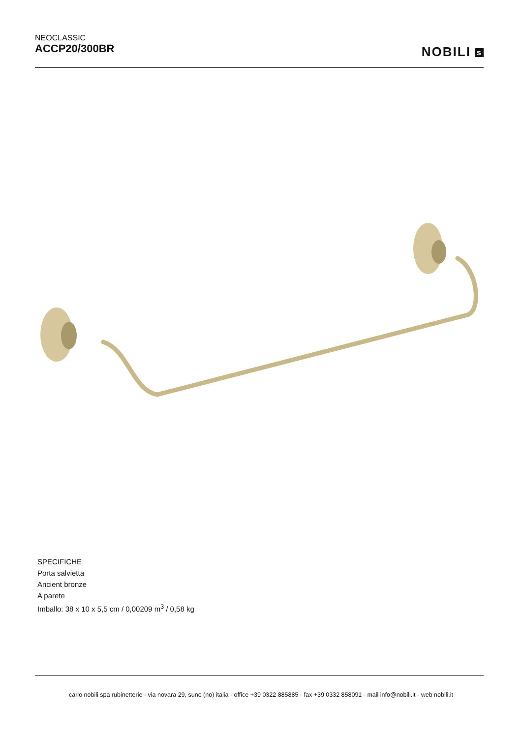NEOCLASSIC
ACCP20/300BR
NOBILI s
SPECIFICHE
Porta salvietta
Ancient bronze
A parete
Imballo: 38 x 10 x 5,5 cm / 0,00209 m<sup>3</sup> / 0,58 kg
carlo nobili spa rubinetterie - via novara 29, suno (no) italia - office +39 0322 885885 - fax +39 0332 858091 - mail info@nobili.it - web nobili.it